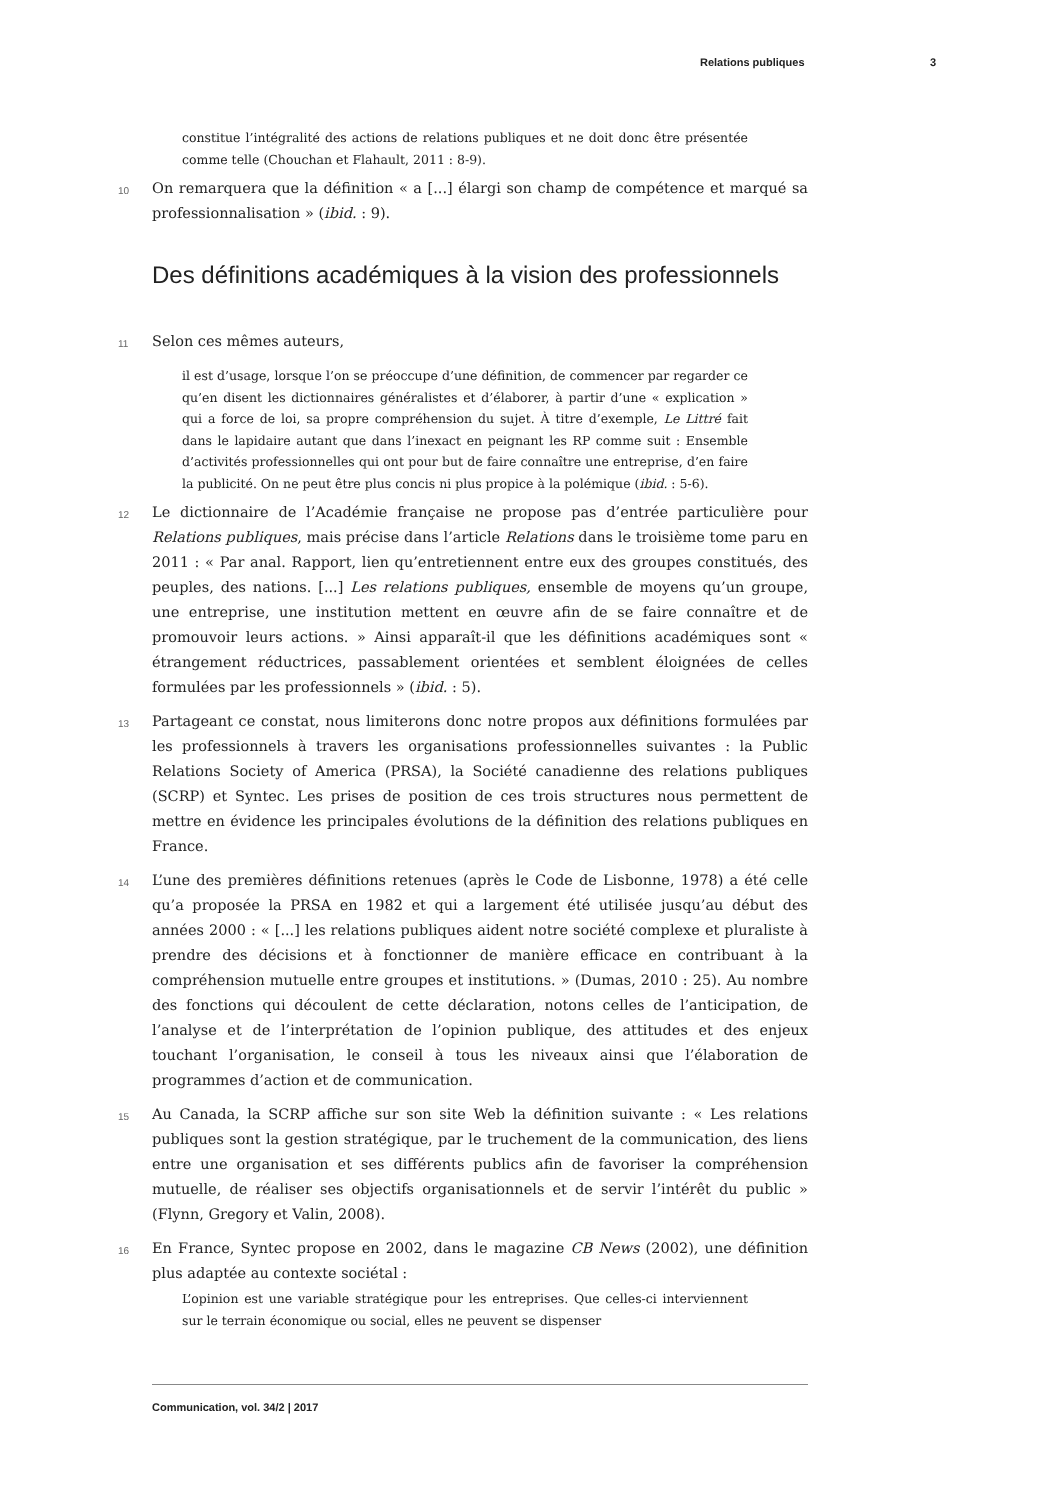Relations publiques 3
constitue l’intégralité des actions de relations publiques et ne doit donc être présentée comme telle (Chouchan et Flahault, 2011 : 8-9).
10 On remarquera que la définition « a [...] élargi son champ de compétence et marqué sa professionnalisation » (ibid. : 9).
Des définitions académiques à la vision des professionnels
11 Selon ces mêmes auteurs,
il est d’usage, lorsque l’on se préoccupe d’une définition, de commencer par regarder ce qu’en disent les dictionnaires généralistes et d’élaborer, à partir d’une « explication » qui a force de loi, sa propre compréhension du sujet. À titre d’exemple, Le Littré fait dans le lapidaire autant que dans l’inexact en peignant les RP comme suit : Ensemble d’activités professionnelles qui ont pour but de faire connaître une entreprise, d’en faire la publicité. On ne peut être plus concis ni plus propice à la polémique (ibid. : 5-6).
12 Le dictionnaire de l’Académie française ne propose pas d’entrée particulière pour Relations publiques, mais précise dans l’article Relations dans le troisième tome paru en 2011 : « Par anal. Rapport, lien qu’entretiennent entre eux des groupes constitués, des peuples, des nations. [...] Les relations publiques, ensemble de moyens qu’un groupe, une entreprise, une institution mettent en œuvre afin de se faire connaître et de promouvoir leurs actions. » Ainsi apparaît-il que les définitions académiques sont « étrangement réductrices, passablement orientées et semblent éloignées de celles formulées par les professionnels » (ibid. : 5).
13 Partageant ce constat, nous limiterons donc notre propos aux définitions formulées par les professionnels à travers les organisations professionnelles suivantes : la Public Relations Society of America (PRSA), la Société canadienne des relations publiques (SCRP) et Syntec. Les prises de position de ces trois structures nous permettent de mettre en évidence les principales évolutions de la définition des relations publiques en France.
14 L’une des premières définitions retenues (après le Code de Lisbonne, 1978) a été celle qu’a proposée la PRSA en 1982 et qui a largement été utilisée jusqu’au début des années 2000 : « [...] les relations publiques aident notre société complexe et pluraliste à prendre des décisions et à fonctionner de manière efficace en contribuant à la compréhension mutuelle entre groupes et institutions. » (Dumas, 2010 : 25). Au nombre des fonctions qui découlent de cette déclaration, notons celles de l’anticipation, de l’analyse et de l’interprétation de l’opinion publique, des attitudes et des enjeux touchant l’organisation, le conseil à tous les niveaux ainsi que l’élaboration de programmes d’action et de communication.
15 Au Canada, la SCRP affiche sur son site Web la définition suivante : « Les relations publiques sont la gestion stratégique, par le truchement de la communication, des liens entre une organisation et ses différents publics afin de favoriser la compréhension mutuelle, de réaliser ses objectifs organisationnels et de servir l’intérêt du public » (Flynn, Gregory et Valin, 2008).
16 En France, Syntec propose en 2002, dans le magazine CB News (2002), une définition plus adaptée au contexte sociétal :
L’opinion est une variable stratégique pour les entreprises. Que celles-ci interviennent sur le terrain économique ou social, elles ne peuvent se dispenser
Communication, vol. 34/2 | 2017